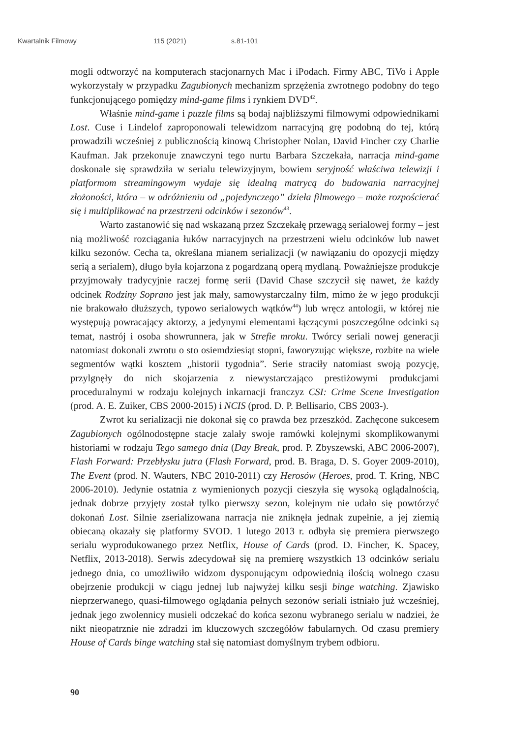Kwartalnik Filmowy 115 (2021) s.81-101
mogli odtworzyć na komputerach stacjonarnych Mac i iPodach. Firmy ABC, TiVo i Apple wykorzystały w przypadku Zagubionych mechanizm sprzężenia zwrotnego podobny do tego funkcjonującego pomiędzy mind-game films i rynkiem DVD<sup>42</sup>.
Właśnie mind-game i puzzle films są bodaj najbliższymi filmowymi odpowiednikami Lost. Cuse i Lindelof zaproponowali telewidzom narracyjną grę podobną do tej, którą prowadzili wcześniej z publicznością kinową Christopher Nolan, David Fincher czy Charlie Kaufman. Jak przekonuje znawczyni tego nurtu Barbara Szczekała, narracja mind-game doskonale się sprawdziła w serialu telewizyjnym, bowiem seryjność właściwa telewizji i platformom streamingowym wydaje się idealną matrycą do budowania narracyjnej złożoności, która – w odróżnieniu od „pojedynczego” dzieła filmowego – może rozpościerać się i multiplikować na przestrzeni odcinków i sezonów<sup>43</sup>.
Warto zastanowić się nad wskazaną przez Szczekałę przewagą serialowej formy – jest nią możliwość rozciągania łuków narracyjnych na przestrzeni wielu odcinków lub nawet kilku sezonów. Cecha ta, określana mianem serializacji (w nawiązaniu do opozycji między serią a serialem), długo była kojarzona z pogardzaną operą mydlaną. Poważniejsze produkcje przyjmowały tradycyjnie raczej formę serii (David Chase szczycił się nawet, że każdy odcinek Rodziny Soprano jest jak mały, samowystarczalny film, mimo że w jego produkcji nie brakowało dłuższych, typowo serialowych wątków<sup>44</sup>) lub wręcz antologii, w której nie występują powracający aktorzy, a jedynymi elementami łączącymi poszczególne odcinki są temat, nastrój i osoba showrunnera, jak w Strefie mroku. Twórcy seriali nowej generacji natomiast dokonali zwrotu o sto osiemdziesiąt stopni, faworyzując większe, rozbite na wiele segmentów wątki kosztem „historii tygodnia”. Serie straciły natomiast swoją pozycję, przylgnęły do nich skojarzenia z niewystarczająco prestiżowymi produkcjami proceduralnymi w rodzaju kolejnych inkarnacji franczyz CSI: Crime Scene Investigation (prod. A. E. Zuiker, CBS 2000-2015) i NCIS (prod. D. P. Bellisario, CBS 2003-).
Zwrot ku serializacji nie dokonał się co prawda bez przeszkód. Zachęcone sukcesem Zagubionych ogólnodostępne stacje zalały swoje ramówki kolejnymi skomplikowanymi historiami w rodzaju Tego samego dnia (Day Break, prod. P. Zbyszewski, ABC 2006-2007), Flash Forward: Przebłysku jutra (Flash Forward, prod. B. Braga, D. S. Goyer 2009-2010), The Event (prod. N. Wauters, NBC 2010-2011) czy Herosów (Heroes, prod. T. Kring, NBC 2006-2010). Jedynie ostatnia z wymienionych pozycji cieszyła się wysoką oglądalnością, jednak dobrze przyjęty został tylko pierwszy sezon, kolejnym nie udało się powtórzyć dokonań Lost. Silnie zserializowana narracja nie zniknęła jednak zupełnie, a jej ziemią obiecaną okazały się platformy SVOD. 1 lutego 2013 r. odbyła się premiera pierwszego serialu wyprodukowanego przez Netflix, House of Cards (prod. D. Fincher, K. Spacey, Netflix, 2013-2018). Serwis zdecydował się na premierę wszystkich 13 odcinków serialu jednego dnia, co umożliwiło widzom dysponującym odpowiednią ilością wolnego czasu obejrzenie produkcji w ciągu jednej lub najwyżej kilku sesji binge watching. Zjawisko nieprzerwanego, quasi-filmowego oglądania pełnych sezonów seriali istniało już wcześniej, jednak jego zwolennicy musieli odczekać do końca sezonu wybranego serialu w nadziei, że nikt nieopatrznie nie zdradzi im kluczowych szczegółów fabularnych. Od czasu premiery House of Cards binge watching stał się natomiast domyślnym trybem odbioru.
90